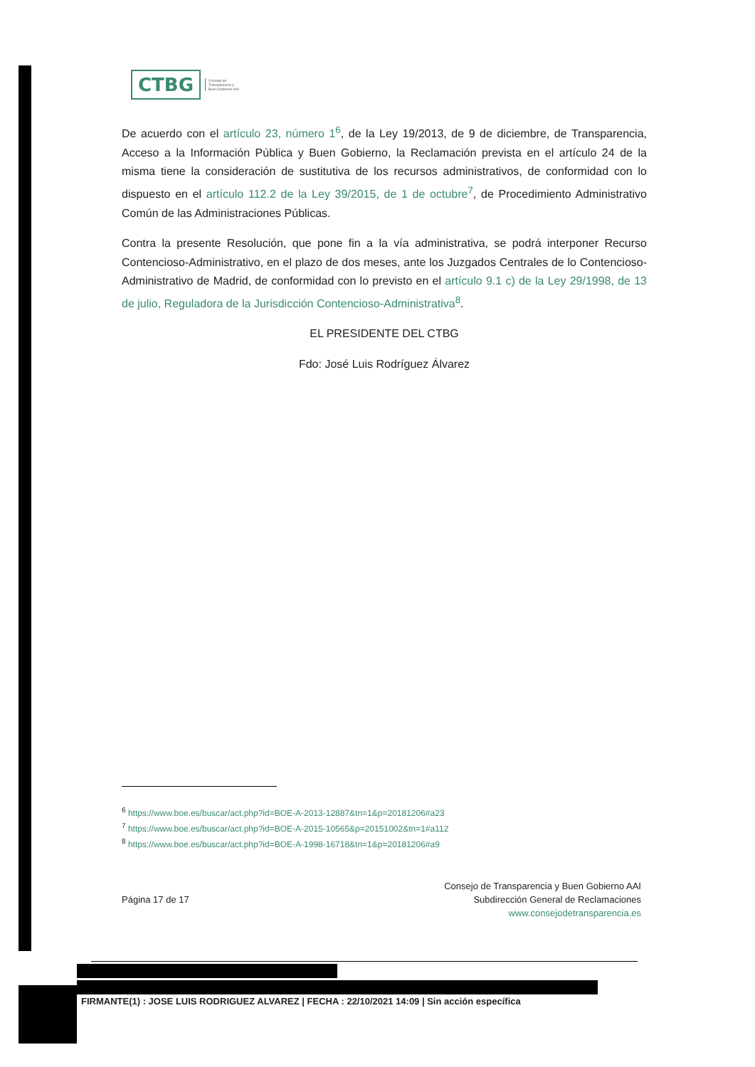CTBG Consejo de
Transparencia y
Buen Gobierno AAI
De acuerdo con el artículo 23, número 1<sup>6</sup>, de la Ley 19/2013, de 9 de diciembre, de Transparencia, Acceso a la Información Pública y Buen Gobierno, la Reclamación prevista en el artículo 24 de la misma tiene la consideración de sustitutiva de los recursos administrativos, de conformidad con lo dispuesto en el artículo 112.2 de la Ley 39/2015, de 1 de octubre<sup>7</sup>, de Procedimiento Administrativo Común de las Administraciones Públicas.
Contra la presente Resolución, que pone fin a la vía administrativa, se podrá interponer Recurso Contencioso-Administrativo, en el plazo de dos meses, ante los Juzgados Centrales de lo Contencioso-Administrativo de Madrid, de conformidad con lo previsto en el artículo 9.1 c) de la Ley 29/1998, de 13 de julio, Reguladora de la Jurisdicción Contencioso-Administrativa<sup>8</sup>.
EL PRESIDENTE DEL CTBG
Fdo: José Luis Rodríguez Álvarez
<sup>6</sup> https://www.boe.es/buscar/act.php?id=BOE-A-2013-12887&tn=1&p=20181206#a23
<sup>7</sup> https://www.boe.es/buscar/act.php?id=BOE-A-2015-10565&p=20151002&tn=1#a112
<sup>8</sup> https://www.boe.es/buscar/act.php?id=BOE-A-1998-16718&tn=1&p=20181206#a9
Página 17 de 17 Consejo de Transparencia y Buen Gobierno AAI
Subdirección General de Reclamaciones
www.consejodetransparencia.es
FIRMANTE(1) : JOSE LUIS RODRIGUEZ ALVAREZ | FECHA : 22/10/2021 14:09 | Sin acción específica